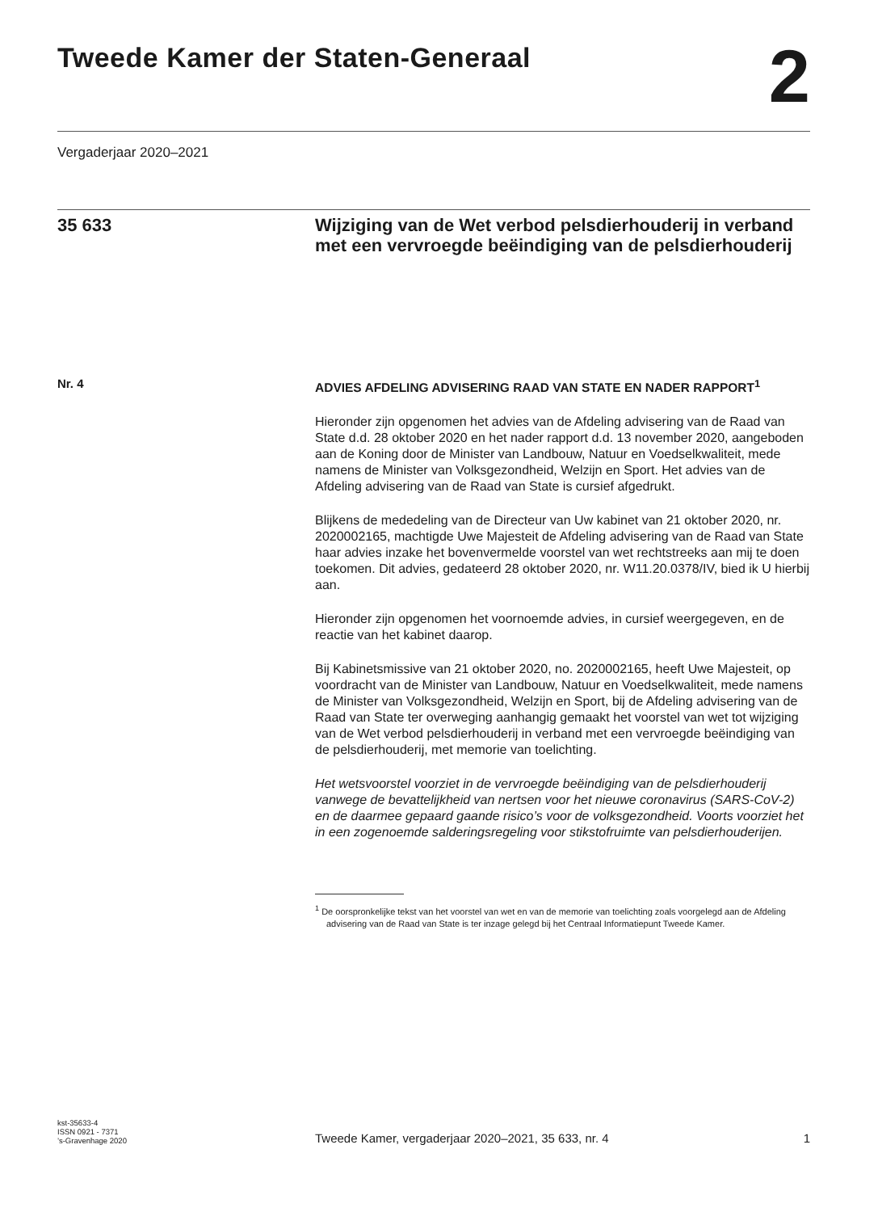Tweede Kamer der Staten-Generaal
2
Vergaderjaar 2020–2021
35 633
Wijziging van de Wet verbod pelsdierhouderij in verband met een vervroegde beëindiging van de pelsdierhouderij
Nr. 4
ADVIES AFDELING ADVISERING RAAD VAN STATE EN NADER RAPPORT<sup>1</sup>
Hieronder zijn opgenomen het advies van de Afdeling advisering van de Raad van State d.d. 28 oktober 2020 en het nader rapport d.d. 13 november 2020, aangeboden aan de Koning door de Minister van Landbouw, Natuur en Voedselkwaliteit, mede namens de Minister van Volksgezondheid, Welzijn en Sport. Het advies van de Afdeling advisering van de Raad van State is cursief afgedrukt.
Blijkens de mededeling van de Directeur van Uw kabinet van 21 oktober 2020, nr. 2020002165, machtigde Uwe Majesteit de Afdeling advisering van de Raad van State haar advies inzake het bovenvermelde voorstel van wet rechtstreeks aan mij te doen toekomen. Dit advies, gedateerd 28 oktober 2020, nr. W11.20.0378/IV, bied ik U hierbij aan.
Hieronder zijn opgenomen het voornoemde advies, in cursief weergegeven, en de reactie van het kabinet daarop.
Bij Kabinetsmissive van 21 oktober 2020, no. 2020002165, heeft Uwe Majesteit, op voordracht van de Minister van Landbouw, Natuur en Voedselkwaliteit, mede namens de Minister van Volksgezondheid, Welzijn en Sport, bij de Afdeling advisering van de Raad van State ter overweging aanhangig gemaakt het voorstel van wet tot wijziging van de Wet verbod pelsdierhouderij in verband met een vervroegde beëindiging van de pelsdierhouderij, met memorie van toelichting.
Het wetsvoorstel voorziet in de vervroegde beëindiging van de pelsdierhouderij vanwege de bevattelijkheid van nertsen voor het nieuwe coronavirus (SARS-CoV-2) en de daarmee gepaard gaande risico’s voor de volksgezondheid. Voorts voorziet het in een zogenoemde salderingsregeling voor stikstofruimte van pelsdierhouderijen.
<sup>1</sup> De oorspronkelijke tekst van het voorstel van wet en van de memorie van toelichting zoals voorgelegd aan de Afdeling advisering van de Raad van State is ter inzage gelegd bij het Centraal Informatiepunt Tweede Kamer.
kst-35633-4
ISSN 0921 - 7371
’s-Gravenhage 2020
Tweede Kamer, vergaderjaar 2020–2021, 35 633, nr. 4
1